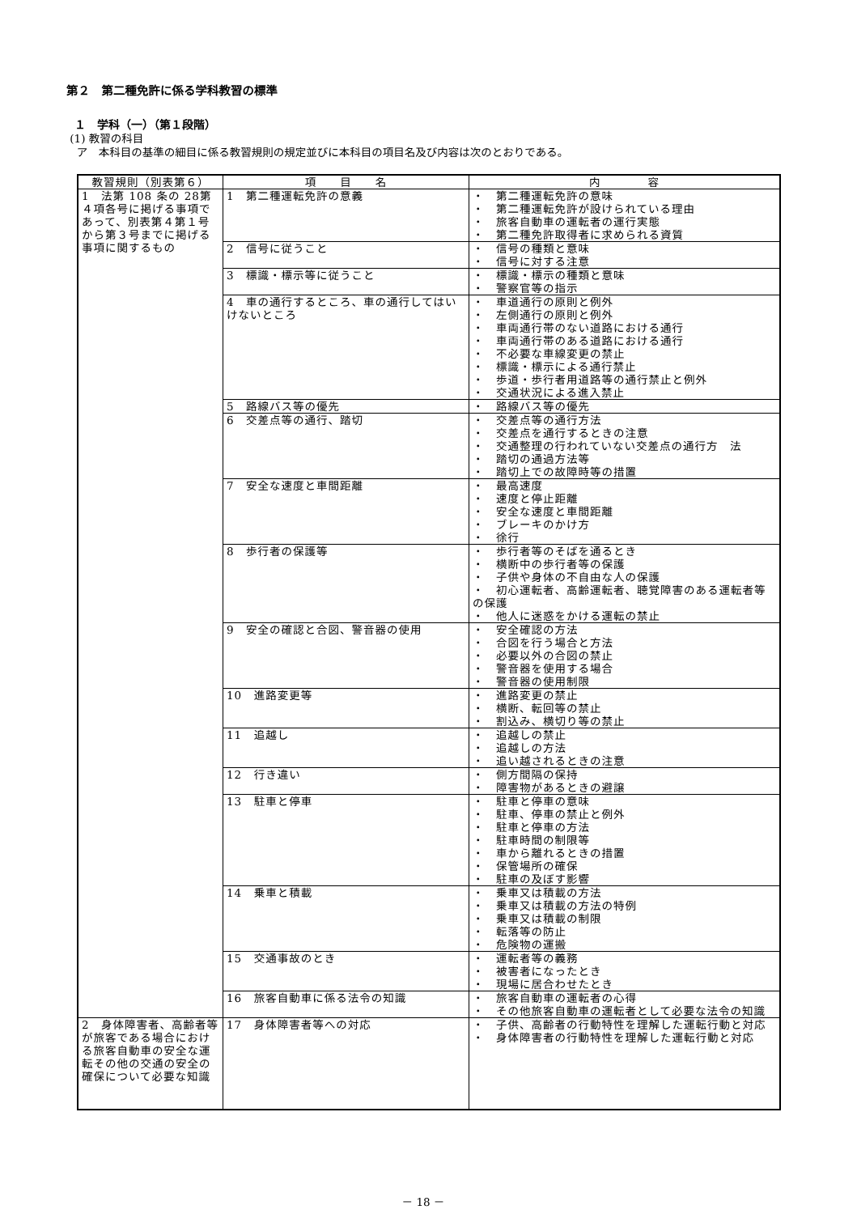第２　第二種免許に係る学科教習の標準
１　学科（一）（第１段階）
(1) 教習の科目
ア　本科目の基準の細目に係る教習規則の規定並びに本科目の項目名及び内容は次のとおりである。
| 教習規則（別表第６） | 項 目 名 | 内 容 |
| --- | --- | --- |
| 1 法第 108 条の 28第４項各号に掲げる事項であって、別表第４第１号から第３号までに掲げる事項に関するもの | 1 第二種運転免許の意義 | ・ 第二種運転免許の意味 ・ 第二種運転免許が設けられている理由 ・ 旅客自動車の運転者の運行実態 ・ 第二種免許取得者に求められる資質 |
| | 2 信号に従うこと | ・ 信号の種類と意味 ・ 信号に対する注意 |
| | 3 標識・標示等に従うこと | ・ 標識・標示の種類と意味 ・ 警察官等の指示 |
| | 4 車の通行するところ、車の通行してはいけないところ | ・ 車道通行の原則と例外 ・ 左側通行の原則と例外 ・ 車両通行帯のない道路における通行 ・ 車両通行帯のある道路における通行 ・ 不必要な車線変更の禁止 ・ 標識・標示による通行禁止 ・ 歩道・歩行者用道路等の通行禁止と例外 ・ 交通状況による進入禁止 |
| | 5 路線バス等の優先 | ・ 路線バス等の優先 |
| | 6 交差点等の通行、踏切 | ・ 交差点等の通行方法 ・ 交差点を通行するときの注意 ・ 交通整理の行われていない交差点の通行方 法 ・ 踏切の通過方法等 ・ 踏切上での故障時等の措置 |
| | 7 安全な速度と車間距離 | ・ 最高速度 ・ 速度と停止距離 ・ 安全な速度と車間距離 ・ ブレーキのかけ方 ・ 徐行 |
| | 8 歩行者の保護等 | ・ 歩行者等のそばを通るとき ・ 横断中の歩行者等の保護 ・ 子供や身体の不自由な人の保護 ・ 初心運転者、高齢運転者、聴覚障害のある運転者等の保護 ・ 他人に迷惑をかける運転の禁止 |
| | 9 安全の確認と合図、警音器の使用 | ・ 安全確認の方法 ・ 合図を行う場合と方法 ・ 必要以外の合図の禁止 ・ 警音器を使用する場合 ・ 警音器の使用制限 |
| | 10 進路変更等 | ・ 進路変更の禁止 ・ 横断、転回等の禁止 ・ 割込み、横切り等の禁止 |
| | 11 追越し | ・ 追越しの禁止 ・ 追越しの方法 ・ 追い越されるときの注意 |
| | 12 行き違い | ・ 側方間隔の保持 ・ 障害物があるときの避譲 |
| | 13 駐車と停車 | ・ 駐車と停車の意味 ・ 駐車、停車の禁止と例外 ・ 駐車と停車の方法 ・ 駐車時間の制限等 ・ 車から離れるときの措置 ・ 保管場所の確保 ・ 駐車の及ぼす影響 |
| | 14 乗車と積載 | ・ 乗車又は積載の方法 ・ 乗車又は積載の方法の特例 ・ 乗車又は積載の制限 ・ 転落等の防止 ・ 危険物の運搬 |
| | 15 交通事故のとき | ・ 運転者等の義務 ・ 被害者になったとき ・ 現場に居合わせたとき |
| | 16 旅客自動車に係る法令の知識 | ・ 旅客自動車の運転者の心得 ・ その他旅客自動車の運転者として必要な法令の知識 |
| 2 身体障害者、高齢者等が旅客である場合における旅客自動車の安全な運転その他の交通の安全の確保について必要な知識 | 17 身体障害者等への対応 | ・ 子供、高齢者の行動特性を理解した運転行動と対応 ・ 身体障害者の行動特性を理解した運転行動と対応 |
－ 18 －